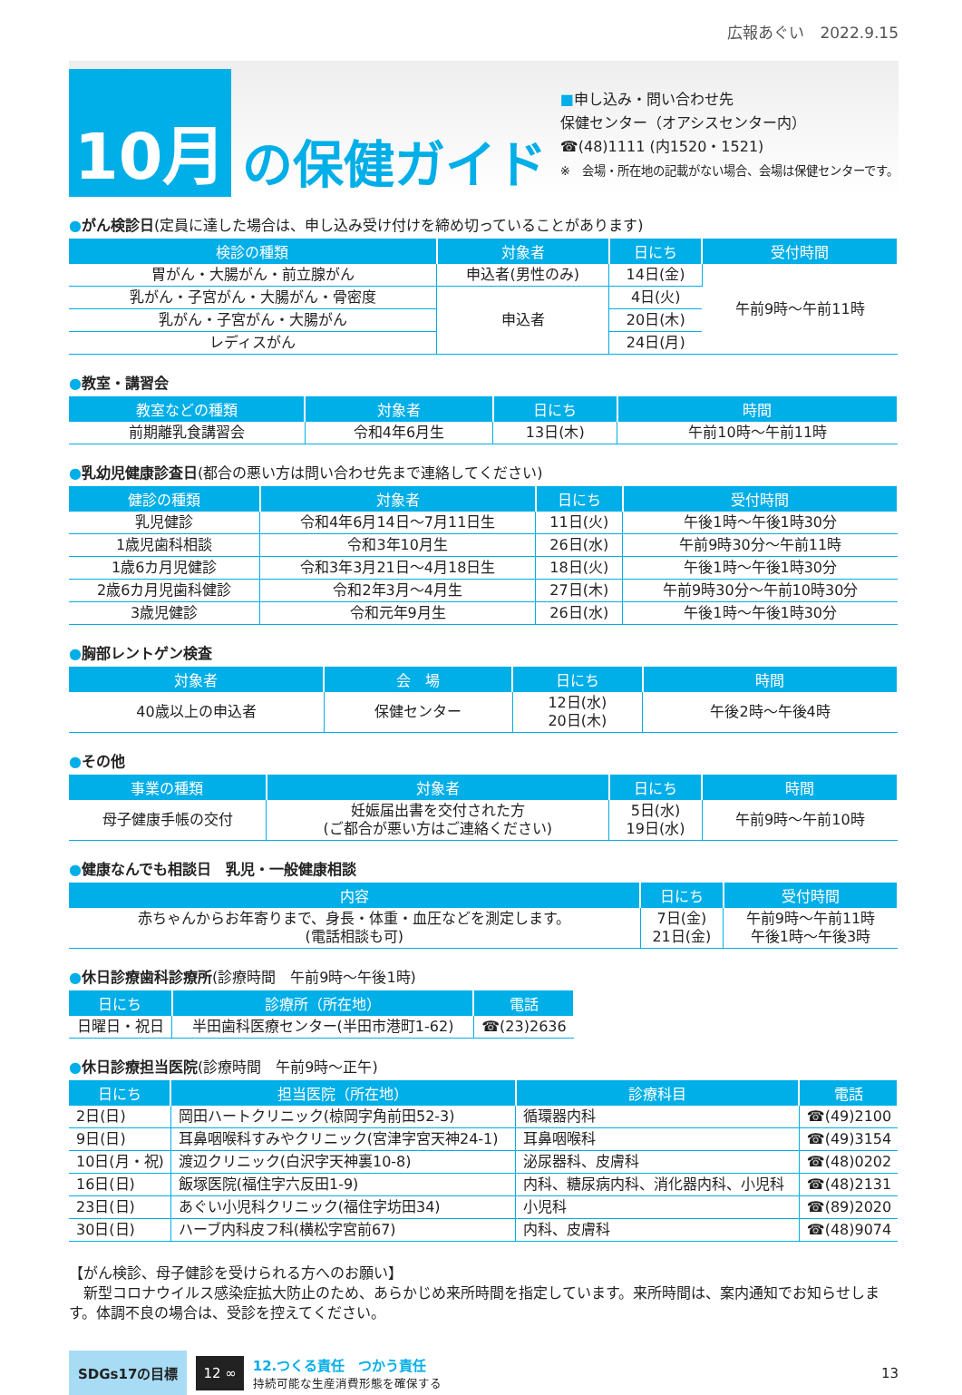広報あぐい　2022.9.15
10月
の保健ガイド
■申し込み・問い合わせ先
保健センター（オアシスセンター内）
☎(48)1111 (内1520・1521)
※　会場・所在地の記載がない場合、会場は保健センターです。
●がん検診日(定員に達した場合は、申し込み受け付けを締め切っていることがあります)
| 検診の種類 | 対象者 | 日にち | 受付時間 |
| --- | --- | --- | --- |
| 胃がん・大腸がん・前立腺がん | 申込者(男性のみ) | 14日(金) | 午前9時～午前11時 |
| 乳がん・子宮がん・大腸がん・骨密度 | 申込者 | 4日(火) | |
| 乳がん・子宮がん・大腸がん | | 20日(木) | |
| レディスがん | | 24日(月) | |
●教室・講習会
| 教室などの種類 | 対象者 | 日にち | 時間 |
| --- | --- | --- | --- |
| 前期離乳食講習会 | 令和4年6月生 | 13日(木) | 午前10時～午前11時 |
●乳幼児健康診査日(都合の悪い方は問い合わせ先まで連絡してください)
| 健診の種類 | 対象者 | 日にち | 受付時間 |
| --- | --- | --- | --- |
| 乳児健診 | 令和4年6月14日～7月11日生 | 11日(火) | 午後1時～午後1時30分 |
| 1歳児歯科相談 | 令和3年10月生 | 26日(水) | 午前9時30分～午前11時 |
| 1歳6カ月児健診 | 令和3年3月21日～4月18日生 | 18日(火) | 午後1時～午後1時30分 |
| 2歳6カ月児歯科健診 | 令和2年3月～4月生 | 27日(木) | 午前9時30分～午前10時30分 |
| 3歳児健診 | 令和元年9月生 | 26日(水) | 午後1時～午後1時30分 |
●胸部レントゲン検査
| 対象者 | 会 場 | 日にち | 時間 |
| --- | --- | --- | --- |
| 40歳以上の申込者 | 保健センター | 12日(水) 20日(木) | 午後2時～午後4時 |
●その他
| 事業の種類 | 対象者 | 日にち | 時間 |
| --- | --- | --- | --- |
| 母子健康手帳の交付 | 妊娠届出書を交付された方 (ご都合が悪い方はご連絡ください) | 5日(水) 19日(水) | 午前9時～午前10時 |
●健康なんでも相談日　乳児・一般健康相談
| 内容 | 日にち | 受付時間 |
| --- | --- | --- |
| 赤ちゃんからお年寄りまで、身長・体重・血圧などを測定します。 (電話相談も可) | 7日(金) 21日(金) | 午前9時～午前11時 午後1時～午後3時 |
●休日診療歯科診療所(診療時間　午前9時～午後1時)
| 日にち | 診療所（所在地） | 電話 |
| --- | --- | --- |
| 日曜日・祝日 | 半田歯科医療センター(半田市港町1-62) | ☎(23)2636 |
●休日診療担当医院(診療時間　午前9時～正午)
| 日にち | 担当医院（所在地） | 診療科目 | 電話 |
| --- | --- | --- | --- |
| 2日(日) | 岡田ハートクリニック(椋岡字角前田52-3) | 循環器内科 | ☎(49)2100 |
| 9日(日) | 耳鼻咽喉科すみやクリニック(宮津字宮天神24-1) | 耳鼻咽喉科 | ☎(49)3154 |
| 10日(月・祝) | 渡辺クリニック(白沢字天神裏10-8) | 泌尿器科、皮膚科 | ☎(48)0202 |
| 16日(日) | 飯塚医院(福住字六反田1-9) | 内科、糖尿病内科、消化器内科、小児科 | ☎(48)2131 |
| 23日(日) | あぐい小児科クリニック(福住字坊田34) | 小児科 | ☎(89)2020 |
| 30日(日) | ハーブ内科皮フ科(横松字宮前67) | 内科、皮膚科 | ☎(48)9074 |
【がん検診、母子健診を受けられる方へのお願い】
　新型コロナウイルス感染症拡大防止のため、あらかじめ来所時間を指定しています。来所時間は、案内通知でお知らせします。体調不良の場合は、受診を控えてください。
SDGs17の目標
12 ∞
12.つくる責任　つかう責任
持続可能な生産消費形態を確保する
13